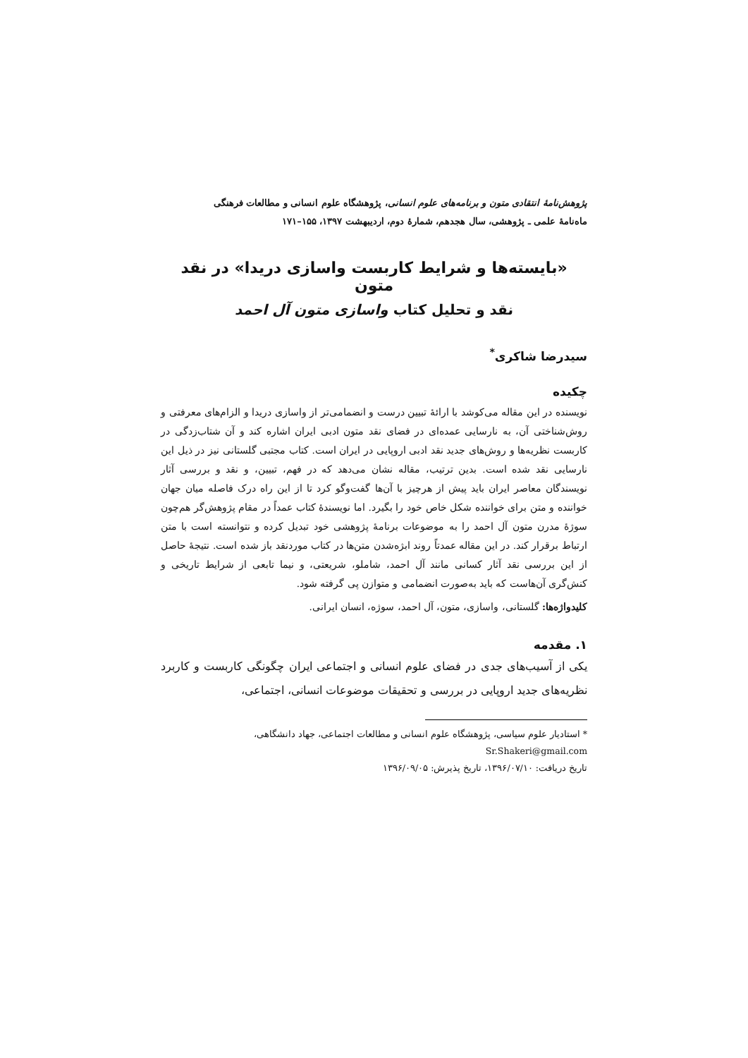پژوهش‌نامهٔ انتقادی متون و برنامه‌های علوم انسانی، پژوهشگاه علوم انسانی و مطالعات فرهنگی
ماه‌نامهٔ علمی ـ پژوهشی، سال هجدهم، شمارهٔ دوم، اردیبهشت ۱۳۹۷، ۱۵۵–۱۷۱
«بایسته‌ها و شرایط کاربست واسازی دریدا» در نقد متون
نقد و تحلیل کتاب واسازی متون آل احمد
سیدرضا شاکری<sup>*</sup>
چکیده
نویسنده در این مقاله می‌کوشد با ارائهٔ تبیین درست و انضمامی‌تر از واسازی دریدا و الزام‌های معرفتی و روش‌شناختی آن، به نارسایی عمده‌ای در فضای نقد متون ادبی ایران اشاره کند و آن شتاب‌زدگی در کاربست نظریه‌ها و روش‌های جدید نقد ادبی اروپایی در ایران است. کتاب مجتبی گلستانی نیز در ذیل این نارسایی نقد شده است. بدین ترتیب، مقاله نشان می‌دهد که در فهم، تبیین، و نقد و بررسی آثار نویسندگان معاصر ایران باید پیش از هرچیز با آن‌ها گفت‌وگو کرد تا از این راه درک فاصله میان جهان خواننده و متن برای خواننده شکل خاص خود را بگیرد. اما نویسندهٔ کتاب عمداً در مقام پژوهش‌گر هم‌چون سوژهٔ مدرن متون آل احمد را به موضوعات برنامهٔ پژوهشی خود تبدیل کرده و نتوانسته است با متن ارتباط برقرار کند. در این مقاله عمدتاً روند ابژه‌شدن متن‌ها در کتاب موردنقد باز شده است. نتیجهٔ حاصل از این بررسی نقد آثار کسانی مانند آل احمد، شاملو، شریعتی، و نیما تابعی از شرایط تاریخی و کنش‌گری آن‌هاست که باید به‌صورت انضمامی و متوازن پی گرفته شود.
کلیدواژه‌ها: گلستانی، واسازی، متون، آل احمد، سوژه، انسان ایرانی.
۱. مقدمه
یکی از آسیب‌های جدی در فضای علوم انسانی و اجتماعی ایران چگونگی کاربست و کاربرد نظریه‌های جدید اروپایی در بررسی و تحقیقات موضوعات انسانی، اجتماعی،
* استادیار علوم سیاسی، پژوهشگاه علوم انسانی و مطالعات اجتماعی، جهاد دانشگاهی، Sr.Shakeri@gmail.com
تاریخ دریافت: ۱۳۹۶/۰۷/۱۰، تاریخ پذیرش: ۱۳۹۶/۰۹/۰۵